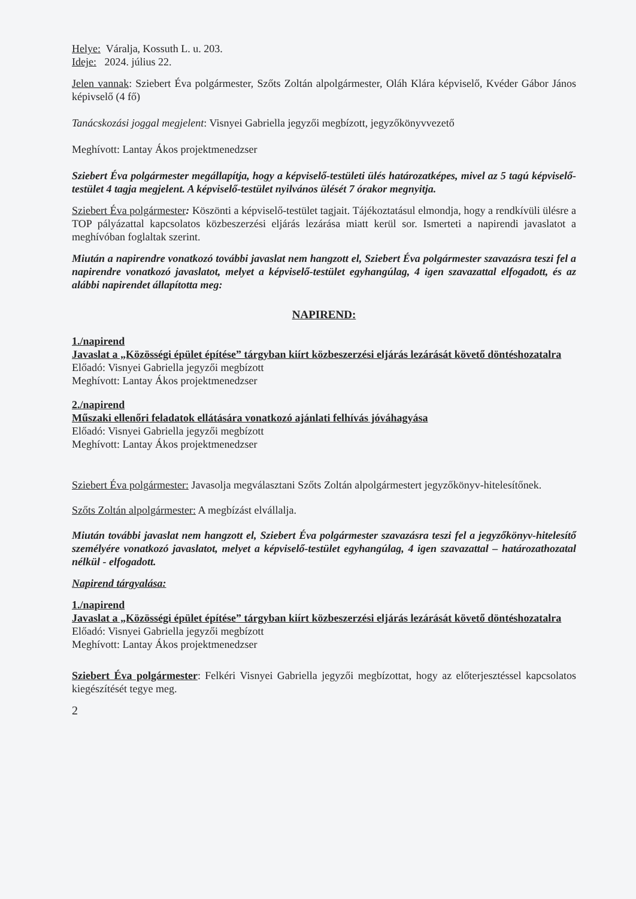Helye: Váralja, Kossuth L. u. 203.
Ideje: 2024. július 22.
Jelen vannak: Sziebert Éva polgármester, Szőts Zoltán alpolgármester, Oláh Klára képviselő, Kvéder Gábor János képivselő (4 fő)
Tanácskozási joggal megjelent: Visnyei Gabriella jegyzői megbízott, jegyzőkönyvvezető
Meghívott: Lantay Ákos projektmenedzser
Sziebert Éva polgármester megállapítja, hogy a képviselő-testületi ülés határozatképes, mivel az 5 tagú képviselő-testület 4 tagja megjelent. A képviselő-testület nyilvános ülését 7 órakor megnyitja.
Sziebert Éva polgármester: Köszönti a képviselő-testület tagjait. Tájékoztatásul elmondja, hogy a rendkívüli ülésre a TOP pályázattal kapcsolatos közbeszerzési eljárás lezárása miatt kerül sor. Ismerteti a napirendi javaslatot a meghívóban foglaltak szerint.
Miután a napirendre vonatkozó további javaslat nem hangzott el, Sziebert Éva polgármester szavazásra teszi fel a napirendre vonatkozó javaslatot, melyet a képviselő-testület egyhangúlag, 4 igen szavazattal elfogadott, és az alábbi napirendet állapította meg:
NAPIREND:
1./napirend
Javaslat a „Közösségi épület építése” tárgyban kiírt közbeszerzési eljárás lezárását követő döntéshozatalra
Előadó: Visnyei Gabriella jegyzői megbízott
Meghívott: Lantay Ákos projektmenedzser
2./napirend
Műszaki ellenőri feladatok ellátására vonatkozó ajánlati felhívás jóváhagyása
Előadó: Visnyei Gabriella jegyzői megbízott
Meghívott: Lantay Ákos projektmenedzser
Sziebert Éva polgármester: Javasolja megválasztani Szőts Zoltán alpolgármestert jegyzőkönyv-hitelesítőnek.
Szőts Zoltán alpolgármester: A megbízást elvállalja.
Miután további javaslat nem hangzott el, Sziebert Éva polgármester szavazásra teszi fel a jegyzőkönyv-hitelesítő személyére vonatkozó javaslatot, melyet a képviselő-testület egyhangúlag, 4 igen szavazattal – határozathozatal nélkül - elfogadott.
Napirend tárgyalása:
1./napirend
Javaslat a „Közösségi épület építése” tárgyban kiírt közbeszerzési eljárás lezárását követő döntéshozatalra
Előadó: Visnyei Gabriella jegyzői megbízott
Meghívott: Lantay Ákos projektmenedzser
Sziebert Éva polgármester: Felkéri Visnyei Gabriella jegyzői megbízottat, hogy az előterjesztéssel kapcsolatos kiegészítését tegye meg.
2